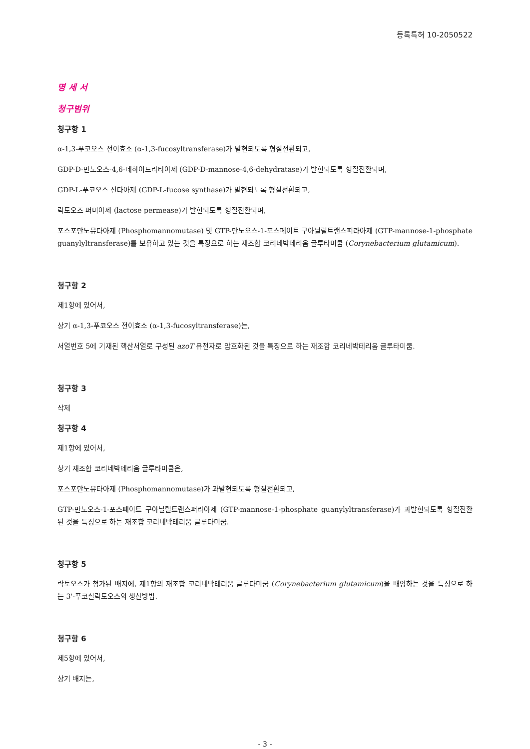등록특허 10-2050522
명 세 서
청구범위
청구항 1
α-1,3-푸코오스 전이효소 (α-1,3-fucosyltransferase)가 발현되도록 형질전환되고,
GDP-D-만노오스-4,6-데하이드라타아제 (GDP-D-mannose-4,6-dehydratase)가 발현되도록 형질전환되며,
GDP-L-푸코오스 신타아제 (GDP-L-fucose synthase)가 발현되도록 형질전환되고,
락토오즈 퍼미아제 (lactose permease)가 발현되도록 형질전환되며,
포스포만노뮤타아제 (Phosphomannomutase) 및 GTP-만노오스-1-포스페이트 구아닐릴트랜스퍼라아제 (GTP-mannose-1-phosphate guanylyltransferase)를 보유하고 있는 것을 특징으로 하는 재조합 코리네박테리움 글루타미쿰 (Corynebacterium glutamicum).
청구항 2
제1항에 있어서,
상기 α-1,3-푸코오스 전이효소 (α-1,3-fucosyltransferase)는,
서열번호 5에 기재된 핵산서열로 구성된 azoT 유전자로 암호화된 것을 특징으로 하는 재조합 코리네박테리움 글루타미쿰.
청구항 3
삭제
청구항 4
제1항에 있어서,
상기 재조합 코리네박테리움 글루타미쿰은,
포스포만노뮤타아제 (Phosphomannomutase)가 과발현되도록 형질전환되고,
GTP-만노오스-1-포스페이트 구아닐릴트랜스퍼라아제 (GTP-mannose-1-phosphate guanylyltransferase)가 과발현되도록 형질전환된 것을 특징으로 하는 재조합 코리네박테리움 글루타미쿰.
청구항 5
락토오스가 첨가된 배지에, 제1항의 재조합 코리네박테리움 글루타미쿰 (Corynebacterium glutamicum)을 배양하는 것을 특징으로 하는 3'-푸코실락토오스의 생산방법.
청구항 6
제5항에 있어서,
상기 배지는,
- 3 -